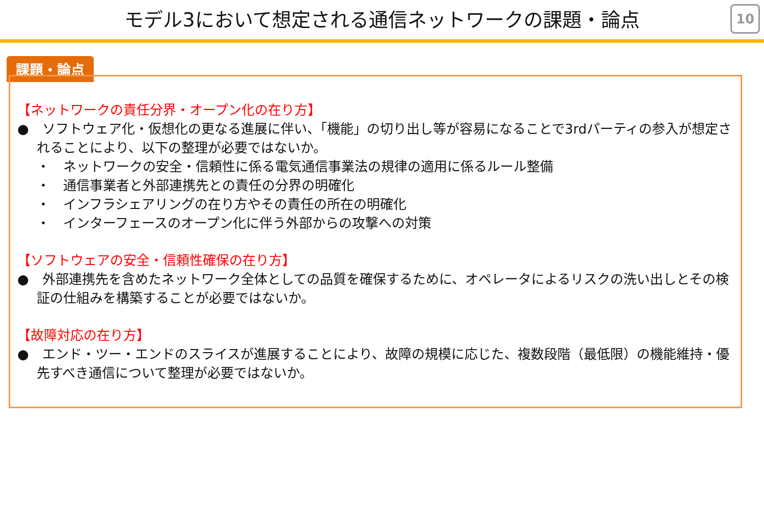モデル3において想定される通信ネットワークの課題・論点
10
課題・論点
【ネットワークの責任分界・オープン化の在り方】
●　ソフトウェア化・仮想化の更なる進展に伴い、「機能」の切り出し等が容易になることで3rdパーティの参入が想定されることにより、以下の整理が必要ではないか。
・　ネットワークの安全・信頼性に係る電気通信事業法の規律の適用に係るルール整備
・　通信事業者と外部連携先との責任の分界の明確化
・　インフラシェアリングの在り方やその責任の所在の明確化
・　インターフェースのオープン化に伴う外部からの攻撃への対策
【ソフトウェアの安全・信頼性確保の在り方】
●　外部連携先を含めたネットワーク全体としての品質を確保するために、オペレータによるリスクの洗い出しとその検証の仕組みを構築することが必要ではないか。
【故障対応の在り方】
●　エンド・ツー・エンドのスライスが進展することにより、故障の規模に応じた、複数段階（最低限）の機能維持・優先すべき通信について整理が必要ではないか。